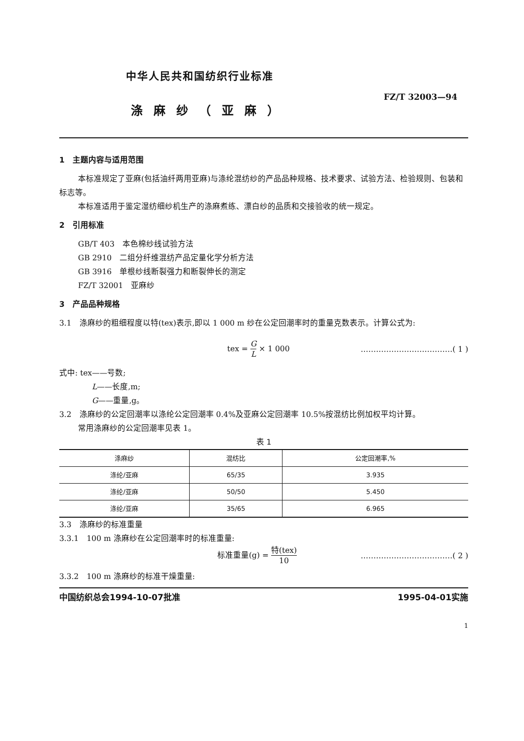中华人民共和国纺织行业标准
FZ/T 32003—94
涤麻纱（亚麻）
1　主题内容与适用范围
本标准规定了亚麻(包括油纤两用亚麻)与涤纶混纺纱的产品品种规格、技术要求、试验方法、检验规则、包装和标志等。
本标准适用于鉴定湿纺细纱机生产的涤麻煮练、漂白纱的品质和交接验收的统一规定。
2　引用标准
GB/T 403　本色棉纱线试验方法
GB 2910　二组分纤维混纺产品定量化学分析方法
GB 3916　单根纱线断裂强力和断裂伸长的测定
FZ/T 32001　亚麻纱
3　产品品种规格
3.1　涤麻纱的粗细程度以特(tex)表示,即以 1 000 m 纱在公定回潮率时的重量克数表示。计算公式为:
tex = G L × 1 000 ………………………………( 1 )
式中: tex——号数;
L——长度,m;
G——重量,g。
3.2　涤麻纱的公定回潮率以涤纶公定回潮率 0.4%及亚麻公定回潮率 10.5%按混纺比例加权平均计算。
常用涤麻纱的公定回潮率见表 1。
表 1
| 涤麻纱 | 混纺比 | 公定回潮率,% |
| --- | --- | --- |
| 涤纶/亚麻 | 65/35 | 3.935 |
| 涤纶/亚麻 | 50/50 | 5.450 |
| 涤纶/亚麻 | 35/65 | 6.965 |
3.3　涤麻纱的标准重量
3.3.1　100 m 涤麻纱在公定回潮率时的标准重量:
标准重量(g) = 特(tex) 10 ………………………………( 2 )
3.3.2　100 m 涤麻纱的标准干燥重量:
中国纺织总会1994-10-07批准 1995-04-01实施
1